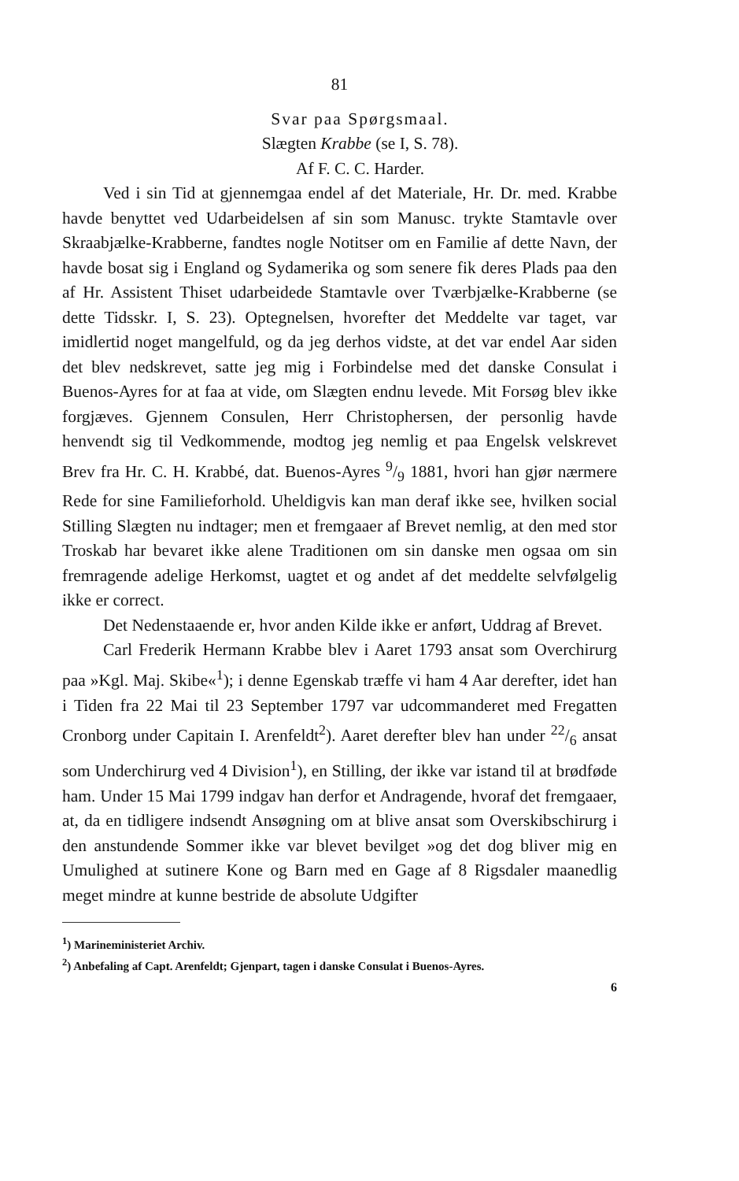81
Svar paa Spørgsmaal.
Slægten Krabbe (se I, S. 78).
Af F. C. C. Harder.
Ved i sin Tid at gjennemgaa endel af det Materiale, Hr. Dr. med. Krabbe havde benyttet ved Udarbeidelsen af sin som Manusc. trykte Stamtavle over Skraabjælke-Krabberne, fandtes nogle Notitser om en Familie af dette Navn, der havde bosat sig i England og Sydamerika og som senere fik deres Plads paa den af Hr. Assistent Thiset udarbeidede Stamtavle over Tværbjælke-Krabberne (se dette Tidsskr. I, S. 23). Optegnelsen, hvorefter det Meddelte var taget, var imidlertid noget mangelfuld, og da jeg derhos vidste, at det var endel Aar siden det blev nedskrevet, satte jeg mig i Forbindelse med det danske Consulat i Buenos-Ayres for at faa at vide, om Slægten endnu levede. Mit Forsøg blev ikke forgjæves. Gjennem Consulen, Herr Christophersen, der personlig havde henvendt sig til Vedkommende, modtog jeg nemlig et paa Engelsk velskrevet Brev fra Hr. C. H. Krabbé, dat. Buenos-Ayres 9/9 1881, hvori han gjør nærmere Rede for sine Familieforhold. Uheldigvis kan man deraf ikke see, hvilken social Stilling Slægten nu indtager; men et fremgaaer af Brevet nemlig, at den med stor Troskab har bevaret ikke alene Traditionen om sin danske men ogsaa om sin fremragende adelige Herkomst, uagtet et og andet af det meddelte selvfølgelig ikke er correct.
Det Nedenstaaende er, hvor anden Kilde ikke er anført, Uddrag af Brevet.
Carl Frederik Hermann Krabbe blev i Aaret 1793 ansat som Overchirurg paa »Kgl. Maj. Skibe«<sup>1</sup>); i denne Egenskab træffe vi ham 4 Aar derefter, idet han i Tiden fra 22 Mai til 23 September 1797 var udcommanderet med Fregatten Cronborg under Capitain I. Arenfeldt<sup>2</sup>). Aaret derefter blev han under 22/6 ansat som Underchirurg ved 4 Division<sup>1</sup>), en Stilling, der ikke var istand til at brødføde ham. Under 15 Mai 1799 indgav han derfor et Andragende, hvoraf det fremgaaer, at, da en tidligere indsendt Ansøgning om at blive ansat som Overskibschirurg i den anstundende Sommer ikke var blevet bevilget »og det dog bliver mig en Umulighed at sutinere Kone og Barn med en Gage af 8 Rigsdaler maanedlig meget mindre at kunne bestride de absolute Udgifter
<sup>1</sup>) Marineministeriet Archiv.
<sup>2</sup>) Anbefaling af Capt. Arenfeldt; Gjenpart, tagen i danske Consulat i Buenos-Ayres.
6